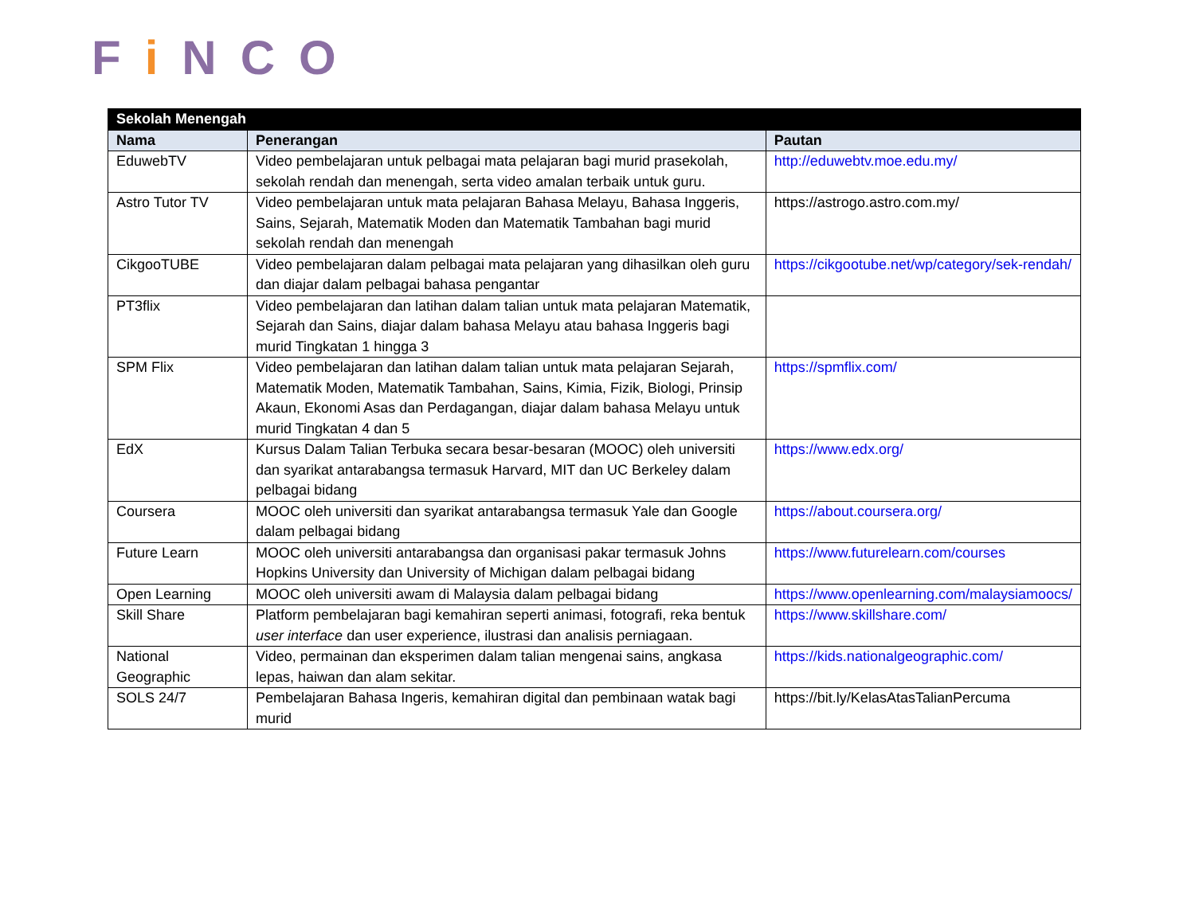Fi NCO
| Sekolah Menengah | | |
| --- | --- | --- |
| Nama | Penerangan | Pautan |
| EduwebTV | Video pembelajaran untuk pelbagai mata pelajaran bagi murid prasekolah, sekolah rendah dan menengah, serta video amalan terbaik untuk guru. | http://eduwebtv.moe.edu.my/ |
| Astro Tutor TV | Video pembelajaran untuk mata pelajaran Bahasa Melayu, Bahasa Inggeris, Sains, Sejarah, Matematik Moden dan Matematik Tambahan bagi murid sekolah rendah dan menengah | https://astrogo.astro.com.my/ |
| CikgooTUBE | Video pembelajaran dalam pelbagai mata pelajaran yang dihasilkan oleh guru dan diajar dalam pelbagai bahasa pengantar | https://cikgootube.net/wp/category/sek-rendah/ |
| PT3flix | Video pembelajaran dan latihan dalam talian untuk mata pelajaran Matematik, Sejarah dan Sains, diajar dalam bahasa Melayu atau bahasa Inggeris bagi murid Tingkatan 1 hingga 3 | |
| SPM Flix | Video pembelajaran dan latihan dalam talian untuk mata pelajaran Sejarah, Matematik Moden, Matematik Tambahan, Sains, Kimia, Fizik, Biologi, Prinsip Akaun, Ekonomi Asas dan Perdagangan, diajar dalam bahasa Melayu untuk murid Tingkatan 4 dan 5 | https://spmflix.com/ |
| EdX | Kursus Dalam Talian Terbuka secara besar-besaran (MOOC) oleh universiti dan syarikat antarabangsa termasuk Harvard, MIT dan UC Berkeley dalam pelbagai bidang | https://www.edx.org/ |
| Coursera | MOOC oleh universiti dan syarikat antarabangsa termasuk Yale dan Google dalam pelbagai bidang | https://about.coursera.org/ |
| Future Learn | MOOC oleh universiti antarabangsa dan organisasi pakar termasuk Johns Hopkins University dan University of Michigan dalam pelbagai bidang | https://www.futurelearn.com/courses |
| Open Learning | MOOC oleh universiti awam di Malaysia dalam pelbagai bidang | https://www.openlearning.com/malaysiamoocs/ |
| Skill Share | Platform pembelajaran bagi kemahiran seperti animasi, fotografi, reka bentuk user interface dan user experience, ilustrasi dan analisis perniagaan. | https://www.skillshare.com/ |
| National Geographic | Video, permainan dan eksperimen dalam talian mengenai sains, angkasa lepas, haiwan dan alam sekitar. | https://kids.nationalgeographic.com/ |
| SOLS 24/7 | Pembelajaran Bahasa Ingeris, kemahiran digital dan pembinaan watak bagi murid | https://bit.ly/KelasAtasTalianPercuma |